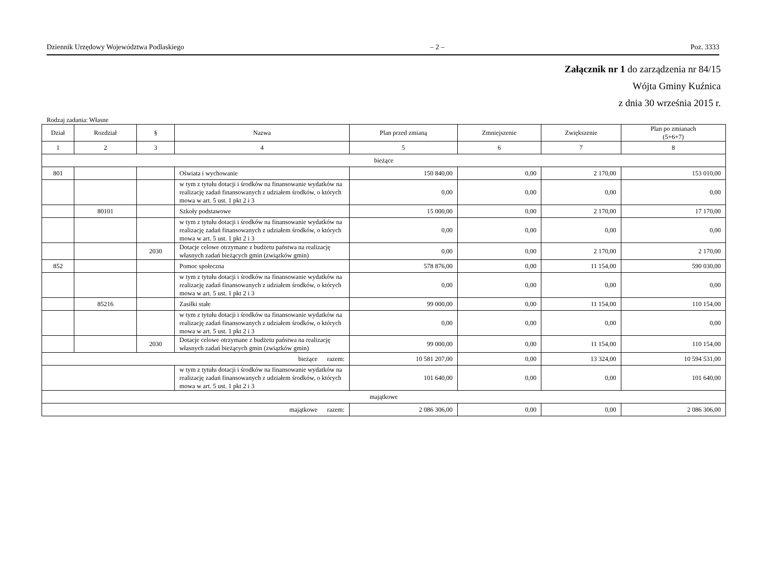Dziennik Urzędowy Województwa Podlaskiego – 2 – Poz. 3333
Załącznik nr 1 do zarządzenia nr 84/15
Wójta Gminy Kuźnica
z dnia 30 września 2015 r.
Rodzaj zadania: Własne
| Dział | Rozdział | § | Nazwa | Plan przed zmianą | Zmniejszenie | Zwiększenie | Plan po zmianach (5+6+7) |
| --- | --- | --- | --- | --- | --- | --- | --- |
| 1 | 2 | 3 | 4 | 5 | 6 | 7 | 8 |
| bieżące | | | | | | | |
| 801 | | | Oświata i wychowanie | 150 840,00 | 0,00 | 2 170,00 | 153 010,00 |
| | | | w tym z tytułu dotacji i środków na finansowanie wydatków na realizację zadań finansowanych z udziałem środków, o których mowa w art. 5 ust. 1 pkt 2 i 3 | 0,00 | 0,00 | 0,00 | 0,00 |
| | 80101 | | Szkoły podstawowe | 15 000,00 | 0,00 | 2 170,00 | 17 170,00 |
| | | | w tym z tytułu dotacji i środków na finansowanie wydatków na realizację zadań finansowanych z udziałem środków, o których mowa w art. 5 ust. 1 pkt 2 i 3 | 0,00 | 0,00 | 0,00 | 0,00 |
| | | 2030 | Dotacje celowe otrzymane z budżetu państwa na realizację własnych zadań bieżących gmin (związków gmin) | 0,00 | 0,00 | 2 170,00 | 2 170,00 |
| 852 | | | Pomoc społeczna | 578 876,00 | 0,00 | 11 154,00 | 590 030,00 |
| | | | w tym z tytułu dotacji i środków na finansowanie wydatków na realizację zadań finansowanych z udziałem środków, o których mowa w art. 5 ust. 1 pkt 2 i 3 | 0,00 | 0,00 | 0,00 | 0,00 |
| | 85216 | | Zasiłki stałe | 99 000,00 | 0,00 | 11 154,00 | 110 154,00 |
| | | | w tym z tytułu dotacji i środków na finansowanie wydatków na realizację zadań finansowanych z udziałem środków, o których mowa w art. 5 ust. 1 pkt 2 i 3 | 0,00 | 0,00 | 0,00 | 0,00 |
| | | 2030 | Dotacje celowe otrzymane z budżetu państwa na realizację własnych zadań bieżących gmin (związków gmin) | 99 000,00 | 0,00 | 11 154,00 | 110 154,00 |
| bieżące razem: | | | | 10 581 207,00 | 0,00 | 13 324,00 | 10 594 531,00 |
| | | | w tym z tytułu dotacji i środków na finansowanie wydatków na realizację zadań finansowanych z udziałem środków, o których mowa w art. 5 ust. 1 pkt 2 i 3 | 101 640,00 | 0,00 | 0,00 | 101 640,00 |
| majątkowe | | | | | | | |
| majątkowe razem: | | | | 2 086 306,00 | 0,00 | 0,00 | 2 086 306,00 |